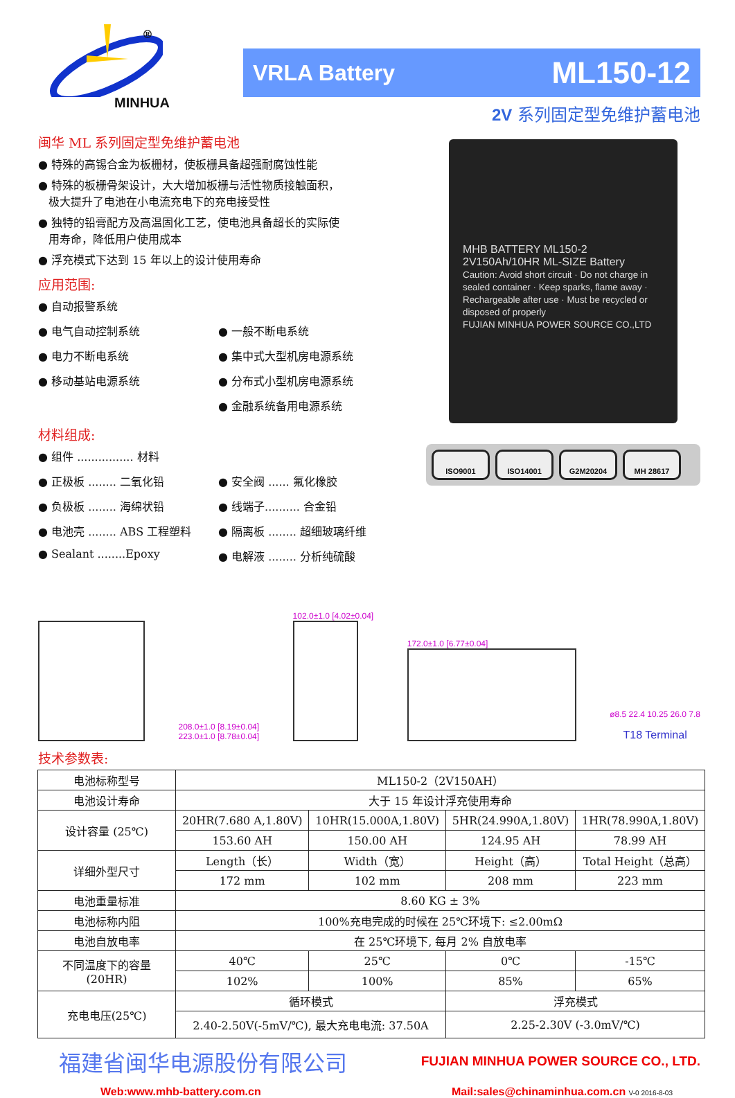MINHUA
®
VRLA Battery ML150-12
2V 系列固定型免维护蓄电池
闽华 ML 系列固定型免维护蓄电池
● 特殊的高锡合金为板栅材，使板栅具备超强耐腐蚀性能
● 特殊的板栅骨架设计，大大增加板栅与活性物质接触面积，
极大提升了电池在小电流充电下的充电接受性
● 独特的铅膏配方及高温固化工艺，使电池具备超长的实际使
用寿命，降低用户使用成本
● 浮充模式下达到 15 年以上的设计使用寿命
应用范围:
● 自动报警系统
● 电气自动控制系统
● 一般不断电系统
● 电力不断电系统
● 集中式大型机房电源系统
● 移动基站电源系统
● 分布式小型机房电源系统
● 金融系统备用电源系统
材料组成:
● 组件 ................ 材料
● 正极板 ........ 二氧化铅
● 安全阀 ...... 氟化橡胶
● 负极板 ........ 海绵状铅
● 线端子.......... 合金铅
● 电池壳 ........ ABS 工程塑料
● 隔离板 ........ 超细玻璃纤维
● Sealant ........Epoxy
● 电解液 ........ 分析纯硫酸
MHB BATTERY ML150-2 2V150Ah/10HR ML-SIZE Battery
Caution: Avoid short circuit · Do not charge in sealed container · Keep sparks, flame away · Rechargeable after use · Must be recycled or disposed of properly
FUJIAN MINHUA POWER SOURCE CO.,LTD
ISO9001 ISO14001 G2M20204 MH 28617
208.0±1.0 [8.19±0.04]
223.0±1.0 [8.78±0.04]
102.0±1.0 [4.02±0.04]
172.0±1.0 [6.77±0.04]
ø8.5 22.4 10.25 26.0 7.8
T18 Terminal
技术参数表:
| 电池标称型号 | ML150-2（2V150AH） | | | |
| 电池设计寿命 | 大于 15 年设计浮充使用寿命 | | | |
| 设计容量 (25℃) | 20HR(7.680 A,1.80V) | 10HR(15.000A,1.80V) | 5HR(24.990A,1.80V) | 1HR(78.990A,1.80V) |
| | 153.60 AH | 150.00 AH | 124.95 AH | 78.99 AH |
| 详细外型尺寸 | Length（长） | Width（宽） | Height（高） | Total Height（总高） |
| | 172 mm | 102 mm | 208 mm | 223 mm |
| 电池重量标准 | 8.60 KG ± 3% | | | |
| 电池标称内阻 | 100%充电完成的时候在 25℃环境下: ≤2.00mΩ | | | |
| 电池自放电率 | 在 25℃环境下, 每月 2% 自放电率 | | | |
| 不同温度下的容量 (20HR) | 40℃ | 25℃ | 0℃ | -15℃ |
| | 102% | 100% | 85% | 65% |
| 充电电压(25℃) | 循环模式 | | 浮充模式 | |
| | 2.40-2.50V(-5mV/℃), 最大充电电流: 37.50A | | 2.25-2.30V (-3.0mV/℃) | |
福建省闽华电源股份有限公司 FUJIAN MINHUA POWER SOURCE CO., LTD.
Web:www.mhb-battery.com.cn Mail:sales@chinaminhua.com.cn V-0 2016-8-03